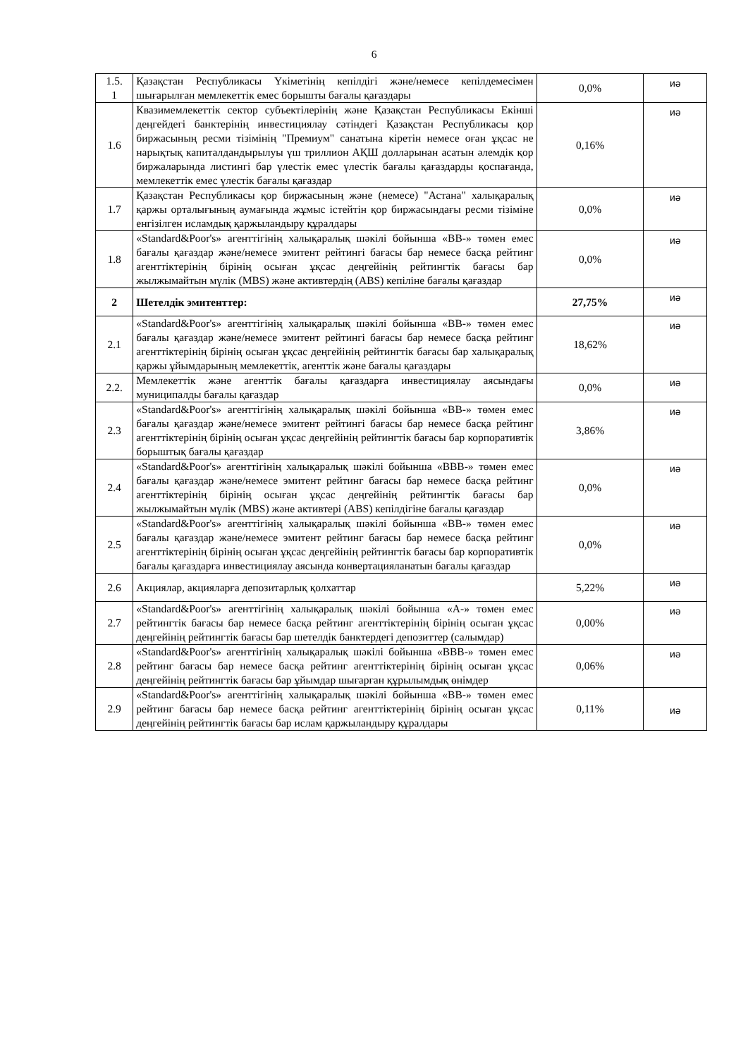6
| 1.5. 1 | Қазақстан Республикасы Үкіметінің кепілдігі және/немесе кепілдемесімен шығарылған мемлекеттік емес борышты бағалы қағаздары | 0,0% | иә |
| 1.6 | Квазимемлекеттік сектор субъектілерінің және Қазақстан Республикасы Екінші деңгейдегі банктерінің инвестициялау сәтіндегі Қазақстан Республикасы қор биржасының ресми тізімінің "Премиум" санатына кіретін немесе оған ұқсас не нарықтық капиталдандырылуы үш триллион АҚШ долларынан асатын әлемдік қор биржаларында листингі бар үлестік емес үлестік бағалы қағаздарды қоспағанда, мемлекеттік емес үлестік бағалы қағаздар | 0,16% | иә |
| 1.7 | Қазақстан Республикасы қор биржасының және (немесе) "Астана" халықаралық қаржы орталығының аумағында жұмыс істейтін қор биржасындағы ресми тізіміне енгізілген исламдық қаржыландыру құралдары | 0,0% | иә |
| 1.8 | «Standard&Poor's» агенттігінің халықаралық шәкілі бойынша «BB-» төмен емес бағалы қағаздар және/немесе эмитент рейтингі бағасы бар немесе басқа рейтинг агенттіктерінің бірінің осыған ұқсас деңгейінің рейтингтік бағасы бар жылжымайтын мүлік (MBS) және активтердің (ABS) кепіліне бағалы қағаздар | 0,0% | иә |
| 2 | Шетелдік эмитенттер: | 27,75% | иә |
| 2.1 | «Standard&Poor's» агенттігінің халықаралық шәкілі бойынша «BB-» төмен емес бағалы қағаздар және/немесе эмитент рейтингі бағасы бар немесе басқа рейтинг агенттіктерінің бірінің осыған ұқсас деңгейінің рейтингтік бағасы бар халықаралық қаржы ұйымдарының мемлекеттік, агенттік және бағалы қағаздары | 18,62% | иә |
| 2.2. | Мемлекеттік және агенттік бағалы қағаздарға инвестициялау аясындағы муниципалды бағалы қағаздар | 0,0% | иә |
| 2.3 | «Standard&Poor's» агенттігінің халықаралық шәкілі бойынша «BB-» төмен емес бағалы қағаздар және/немесе эмитент рейтингі бағасы бар немесе басқа рейтинг агенттіктерінің бірінің осыған ұқсас деңгейінің рейтингтік бағасы бар корпоративтік борыштық бағалы қағаздар | 3,86% | иә |
| 2.4 | «Standard&Poor's» агенттігінің халықаралық шәкілі бойынша «BBB-» төмен емес бағалы қағаздар және/немесе эмитент рейтинг бағасы бар немесе басқа рейтинг агенттіктерінің бірінің осыған ұқсас деңгейінің рейтингтік бағасы бар жылжымайтын мүлік (MBS) және активтері (ABS) кепілдігіне бағалы қағаздар | 0,0% | иә |
| 2.5 | «Standard&Poor's» агенттігінің халықаралық шәкілі бойынша «BB-» төмен емес бағалы қағаздар және/немесе эмитент рейтинг бағасы бар немесе басқа рейтинг агенттіктерінің бірінің осыған ұқсас деңгейінің рейтингтік бағасы бар корпоративтік бағалы қағаздарға инвестициялау аясында конвертацияланатын бағалы қағаздар | 0,0% | иә |
| 2.6 | Акциялар, акцияларға депозитарлық қолхаттар | 5,22% | иә |
| 2.7 | «Standard&Poor's» агенттігінің халықаралық шәкілі бойынша «A-» төмен емес рейтингтік бағасы бар немесе басқа рейтинг агенттіктерінің бірінің осыған ұқсас деңгейінің рейтингтік бағасы бар шетелдік банктердегі депозиттер (салымдар) | 0,00% | иә |
| 2.8 | «Standard&Poor's» агенттігінің халықаралық шәкілі бойынша «BBB-» төмен емес рейтинг бағасы бар немесе басқа рейтинг агенттіктерінің бірінің осыған ұқсас деңгейінің рейтингтік бағасы бар ұйымдар шығарған құрылымдық өнімдер | 0,06% | иә |
| 2.9 | «Standard&Poor's» агенттігінің халықаралық шәкілі бойынша «BB-» төмен емес рейтинг бағасы бар немесе басқа рейтинг агенттіктерінің бірінің осыған ұқсас деңгейінің рейтингтік бағасы бар ислам қаржыландыру құралдары | 0,11% | иә |